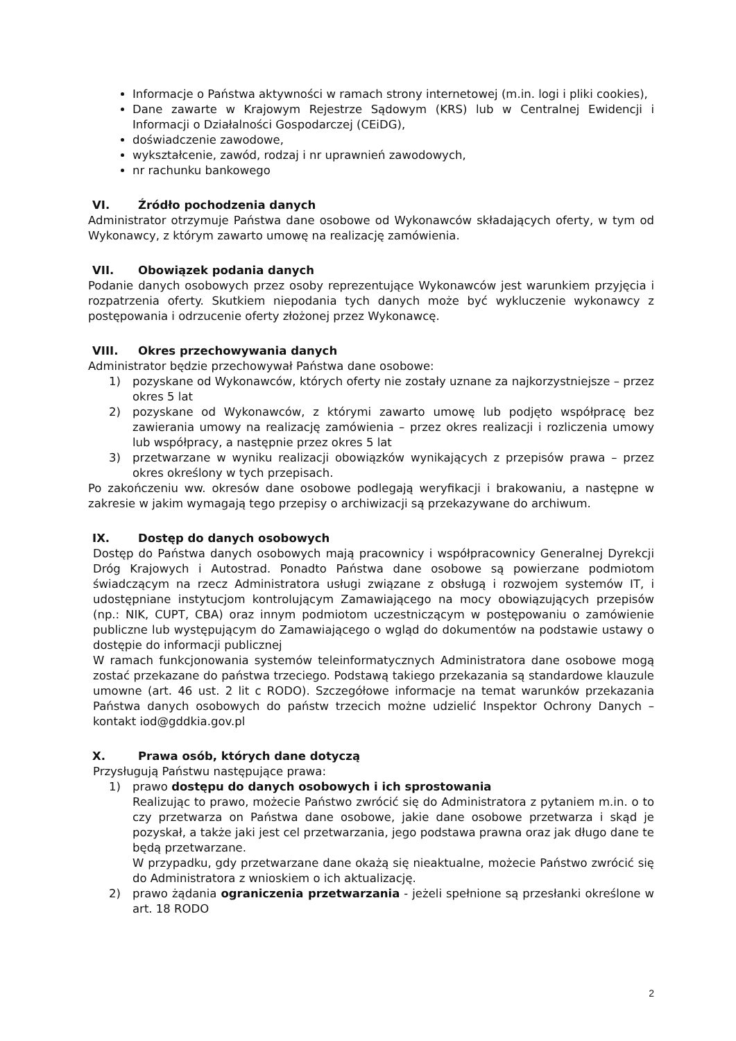Informacje o Państwa aktywności w ramach strony internetowej (m.in. logi i pliki cookies),
Dane zawarte w Krajowym Rejestrze Sądowym (KRS) lub w Centralnej Ewidencji i Informacji o Działalności Gospodarczej (CEiDG),
doświadczenie zawodowe,
wykształcenie, zawód, rodzaj i nr uprawnień zawodowych,
nr rachunku bankowego
VI. Źródło pochodzenia danych
Administrator otrzymuje Państwa dane osobowe od Wykonawców składających oferty, w tym od Wykonawcy, z którym zawarto umowę na realizację zamówienia.
VII. Obowiązek podania danych
Podanie danych osobowych przez osoby reprezentujące Wykonawców jest warunkiem przyjęcia i rozpatrzenia oferty. Skutkiem niepodania tych danych może być wykluczenie wykonawcy z postępowania i odrzucenie oferty złożonej przez Wykonawcę.
VIII. Okres przechowywania danych
Administrator będzie przechowywał Państwa dane osobowe:
1) pozyskane od Wykonawców, których oferty nie zostały uznane za najkorzystniejsze – przez okres 5 lat
2) pozyskane od Wykonawców, z którymi zawarto umowę lub podjęto współpracę bez zawierania umowy na realizację zamówienia – przez okres realizacji i rozliczenia umowy lub współpracy, a następnie przez okres 5 lat
3) przetwarzane w wyniku realizacji obowiązków wynikających z przepisów prawa – przez okres określony w tych przepisach.
Po zakończeniu ww. okresów dane osobowe podlegają weryfikacji i brakowaniu, a następne w zakresie w jakim wymagają tego przepisy o archiwizacji są przekazywane do archiwum.
IX. Dostęp do danych osobowych
Dostęp do Państwa danych osobowych mają pracownicy i współpracownicy Generalnej Dyrekcji Dróg Krajowych i Autostrad. Ponadto Państwa dane osobowe są powierzane podmiotom świadczącym na rzecz Administratora usługi związane z obsługą i rozwojem systemów IT, i udostępniane instytucjom kontrolującym Zamawiającego na mocy obowiązujących przepisów (np.: NIK, CUPT, CBA) oraz innym podmiotom uczestniczącym w postępowaniu o zamówienie publiczne lub występującym do Zamawiającego o wgląd do dokumentów na podstawie ustawy o dostępie do informacji publicznej
W ramach funkcjonowania systemów teleinformatycznych Administratora dane osobowe mogą zostać przekazane do państwa trzeciego. Podstawą takiego przekazania są standardowe klauzule umowne (art. 46 ust. 2 lit c RODO). Szczegółowe informacje na temat warunków przekazania Państwa danych osobowych do państw trzecich możne udzielić Inspektor Ochrony Danych – kontakt iod@gddkia.gov.pl
X. Prawa osób, których dane dotyczą
Przysługują Państwu następujące prawa:
1) prawo dostępu do danych osobowych i ich sprostowania
Realizując to prawo, możecie Państwo zwrócić się do Administratora z pytaniem m.in. o to czy przetwarza on Państwa dane osobowe, jakie dane osobowe przetwarza i skąd je pozyskał, a także jaki jest cel przetwarzania, jego podstawa prawna oraz jak długo dane te będą przetwarzane.
W przypadku, gdy przetwarzane dane okażą się nieaktualne, możecie Państwo zwrócić się do Administratora z wnioskiem o ich aktualizację.
2) prawo żądania ograniczenia przetwarzania - jeżeli spełnione są przesłanki określone w art. 18 RODO
2